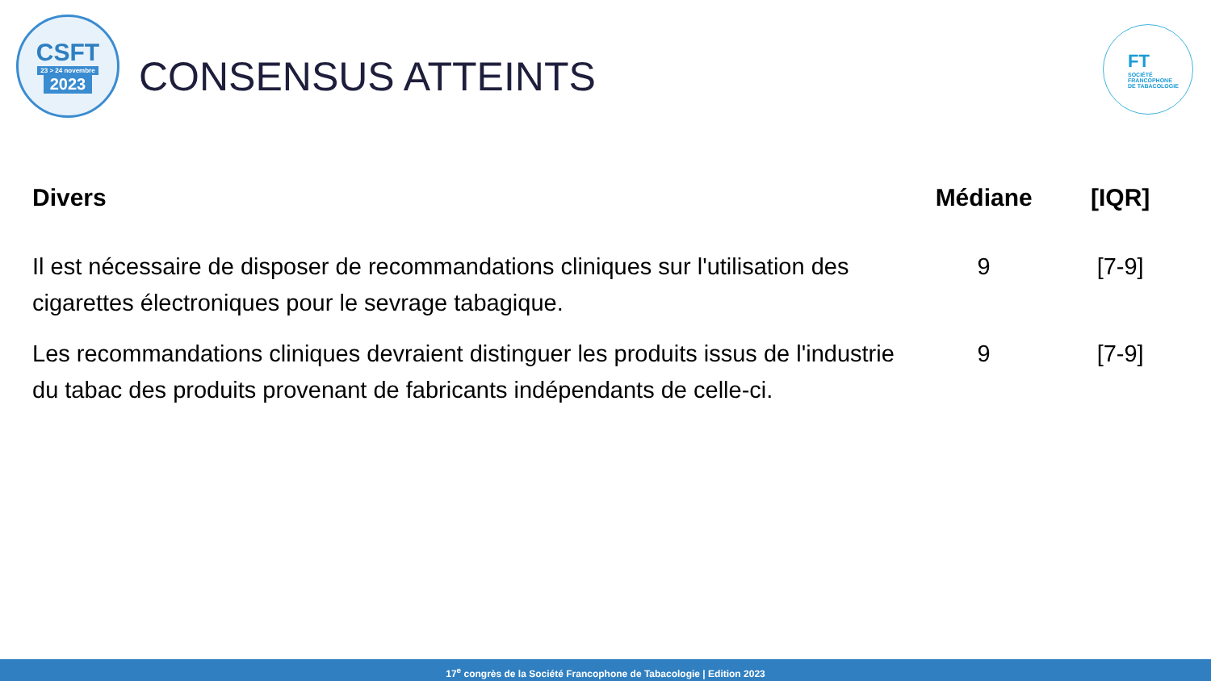CSFT
23 > 24 novembre
2023
CONSENSUS ATTEINTS
FT
SOCIÉTÉ
FRANCOPHONE
DE TABACOLOGIE
| Divers | Médiane | [IQR] |
| --- | --- | --- |
| Il est nécessaire de disposer de recommandations cliniques sur l'utilisation des cigarettes électroniques pour le sevrage tabagique. | 9 | [7-9] |
| Les recommandations cliniques devraient distinguer les produits issus de l'industrie du tabac des produits provenant de fabricants indépendants de celle-ci. | 9 | [7-9] |
17<sup>e</sup> congrès de la Société Francophone de Tabacologie | Edition 2023